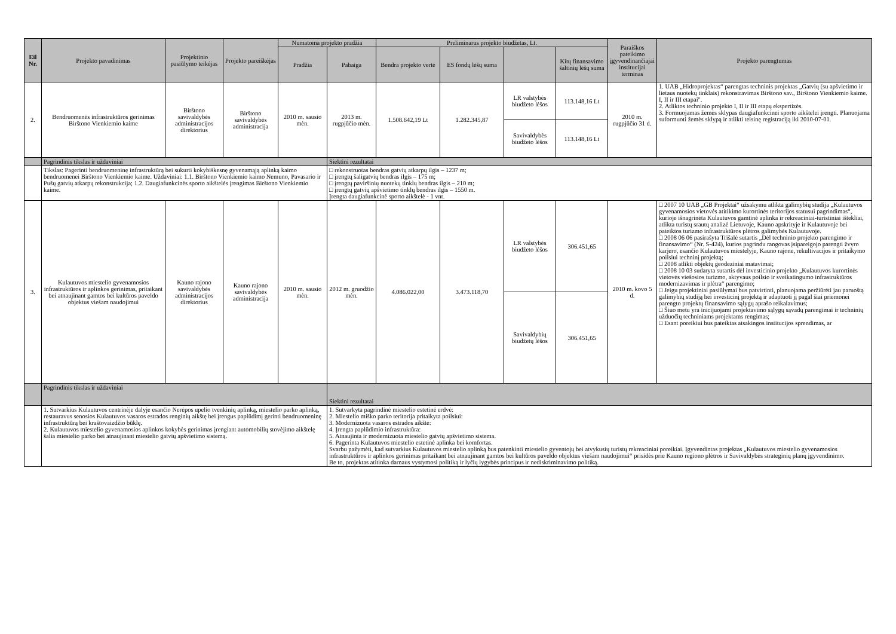| Eil Nr. | Projekto pavadinimas | Projektinio pasiūlymo teikėjas | Projekto pareiškėjas | Numatoma projekto pradžia | | Preliminarus projekto biudžetas, Lt. | | | | Paraiškos pateikimo įgyvendinančiajai institucijai terminas | Projekto parengtumas |
| --- | --- | --- | --- | --- | --- | --- | --- | --- | --- | --- | --- |
| | | | | Pradžia | Pabaiga | Bendra projekto vertė | ES fondų lėšų suma | | Kitų finansavimo šaltinių lėšų suma | | |
| 2. | Bendruomenės infrastruktūros gerinimas Birštono Vienkiemio kaime | Birštono savivaldybės administracijos direktorius | Birštono savivaldybės administracija | 2010 m. sausio mėn. | 2013 m. rugpjūčio mėn. | 1.508.642,19 Lt | 1.282.345,87 | LR valstybės biudžeto lėšos | 113.148,16 Lt | 2010 m. rugpjūčio 31 d. | 1. UAB „Hidroprojektas“ parengtas techninis projektas „Gatvių (su apšvietimo ir lietaus nuotekų tinklais) rekonstravimas Birštono sav., Birštono Vienkiemio kaime. I, II ir III etapai". 2. Atliktos techninio projekto I, II ir III etapų ekspertizės. 3. Formuojamas žemės sklypas daugiafunkcinei sporto aikštelei įrengti. Planuojama suformuoti žemės sklypą ir atlikti teisinę registraciją iki 2010-07-01. |
| | | | | | | | | Savivaldybės biudžeto lėšos | 113.148,16 Lt | | |
| | Pagrindinis tikslas ir uždaviniai | | | | Siektini rezultatai | | | | | | |
| | Tikslas: Pagerinti bendruomeninę infrastruktūrą bei sukurti kokybiškesnę gyvenamąją aplinką kaimo bendruomenei Birštono Vienkiemio kaime. Uždaviniai: 1.1. Birštono Vienkiemio kaimo Nemuno, Pavasario ir Pušų gatvių atkarpų rekonstrukcija; 1.2. Daugiafunkcinės sporto aikštelės įrengimas Birštono Vienkiemio kaime. | | | | □ rekonstruotas bendras gatvių atkarpų ilgis – 1237 m; □ įrengtų šaligatvių bendras ilgis – 175 m; □ įrengtų paviršinių nuotekų tinklų bendras ilgis – 210 m; □ įrengtų gatvių apšvietimo tinklų bendras ilgis – 1550 m. Įrengta daugiafunkcinė sporto aikštelė - 1 vnt. | | | | | | |
| 3. | Kulautuvos miestelio gyvenamosios infrastruktūros ir aplinkos gerinimas, pritaikant bei atnaujinant gamtos bei kultūros paveldo objektus viešam naudojimui | Kauno rajono savivaldybės administracijos direktorius | Kauno rajono savivaldybės administracija | 2010 m. sausio mėn. | 2012 m. gruodžio mėn. | 4.086.022,00 | 3.473.118,70 | LR valstybės biudžeto lėšos | 306.451,65 | 2010 m. kovo 5 d. | □ 2007 10 UAB „GB Projektai“ užsakymu atlikta galimybių studija „Kulautuvos gyvenamosios vietovės atitikimo kurortinės teritorijos statusui pagrindimas“, kurioje išnagrinėta Kulautuvos gamtinė aplinka ir rekreaciniai-turistiniai ištekliai, atlikta turistų srautų analizė Lietuvoje, Kauno apskrityje ir Kulautuvoje bei pateiktos turizmo infrastruktūros plėtros galimybės Kulautuvoje. □ 2008 06 06 pasirašyta Trišalė sutartis „Dėl techninio projekto parengimo ir finansavimo“ (Nr. S-424), kurios pagrindu rangovas įsipareigojo parengti žvyro karjero, esančio Kulautuvos miestelyje, Kauno rajone, rekultivacijos ir pritaikymo poilsiui techninį projektą; □ 2008 atlikti objektų geodeziniai matavimai; □ 2008 10 03 sudaryta sutartis dėl investicinio projekto „Kulautuvos kurortinės vietovės viešosios turizmo, aktyvaus poilsio ir sveikatingumo infrastruktūros modernizavimas ir plėtra“ parengimo; □ Jeigu projektiniai pasiūlymai bus patvirtinti, planuojama peržiūrėti jau paruoštą galimybių studiją bei investicinį projektą ir adaptuoti jį pagal šiai priemonei parengto projektų finansavimo sąlygų aprašo reikalavimus; □ Šiuo metu yra inicijuojami projektavimo sąlygų sąvadų parengimai ir techninių užduočių techniniams projektams rengimas; □ Esant poreikiui bus pateiktas atsakingos institucijos sprendimas, ar |
| | | | | | | | | Savivaldybių biudžetų lėšos | 306.451,65 | | |
| | Pagrindinis tikslas ir uždaviniai | | | | Siektini rezultatai | | | | | | |
| | 1. Sutvarkius Kulautuvos centrinėje dalyje esančio Nerėpos upelio tvenkinių aplinką, miestelio parko aplinką, restauravus senosios Kulautuvos vasaros estrados renginių aikštę bei įrengus paplūdimį gerinti bendruomeninę infrastruktūrą bei kraštovaizdžio būklę. 2. Kulautuvos miestelio gyvenamosios aplinkos kokybės gerinimas įrengiant automobilių stovėjimo aikštelę šalia miestelio parko bei atnaujinant miestelio gatvių apšvietimo sistemą. | | | | 1. Sutvarkyta pagrindinė miestelio estetinė erdvė: 2. Miestelio miško parko teritorija pritaikyta poilsiui: 3. Modernizuota vasaros estrados aikštė: 4. Įrengta paplūdimio infrastruktūra: 5. Atnaujinta ir modernizuota miestelio gatvių apšvietimo sistema. 6. Pagerinta Kulautuvos miestelio estetinė aplinka bei komfortas. Svarbu pažymėti, kad sutvarkius Kulautuvos miestelio aplinką bus patenkinti miestelio gyventojų bei atvykusių turistų rekreaciniai poreikiai. Įgyvendintas projektas „Kulautuvos miestelio gyvenamosios infrastruktūros ir aplinkos gerinimas pritaikant bei atnaujinant gamtos bei kultūros paveldo objektus viešam naudojimui“ prisidės prie Kauno regiono plėtros ir Savivaldybės strateginių planų įgyvendinimo. Be to, projektas atitinka darnaus vystymosi politiką ir lyčių lygybės principus ir nediskriminavimo politiką. | | | | | | |